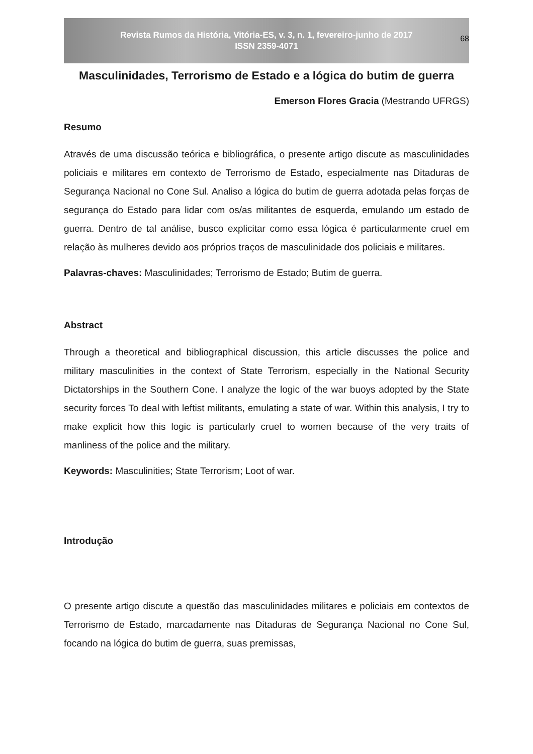Revista Rumos da História, Vitória-ES, v. 3, n. 1, fevereiro-junho de 2017
ISSN 2359-4071
68
Masculinidades, Terrorismo de Estado e a lógica do butim de guerra
Emerson Flores Gracia (Mestrando UFRGS)
Resumo
Através de uma discussão teórica e bibliográfica, o presente artigo discute as masculinidades policiais e militares em contexto de Terrorismo de Estado, especialmente nas Ditaduras de Segurança Nacional no Cone Sul. Analiso a lógica do butim de guerra adotada pelas forças de segurança do Estado para lidar com os/as militantes de esquerda, emulando um estado de guerra. Dentro de tal análise, busco explicitar como essa lógica é particularmente cruel em relação às mulheres devido aos próprios traços de masculinidade dos policiais e militares.
Palavras-chaves: Masculinidades; Terrorismo de Estado; Butim de guerra.
Abstract
Through a theoretical and bibliographical discussion, this article discusses the police and military masculinities in the context of State Terrorism, especially in the National Security Dictatorships in the Southern Cone. I analyze the logic of the war buoys adopted by the State security forces To deal with leftist militants, emulating a state of war. Within this analysis, I try to make explicit how this logic is particularly cruel to women because of the very traits of manliness of the police and the military.
Keywords: Masculinities; State Terrorism; Loot of war.
Introdução
O presente artigo discute a questão das masculinidades militares e policiais em contextos de Terrorismo de Estado, marcadamente nas Ditaduras de Segurança Nacional no Cone Sul, focando na lógica do butim de guerra, suas premissas,